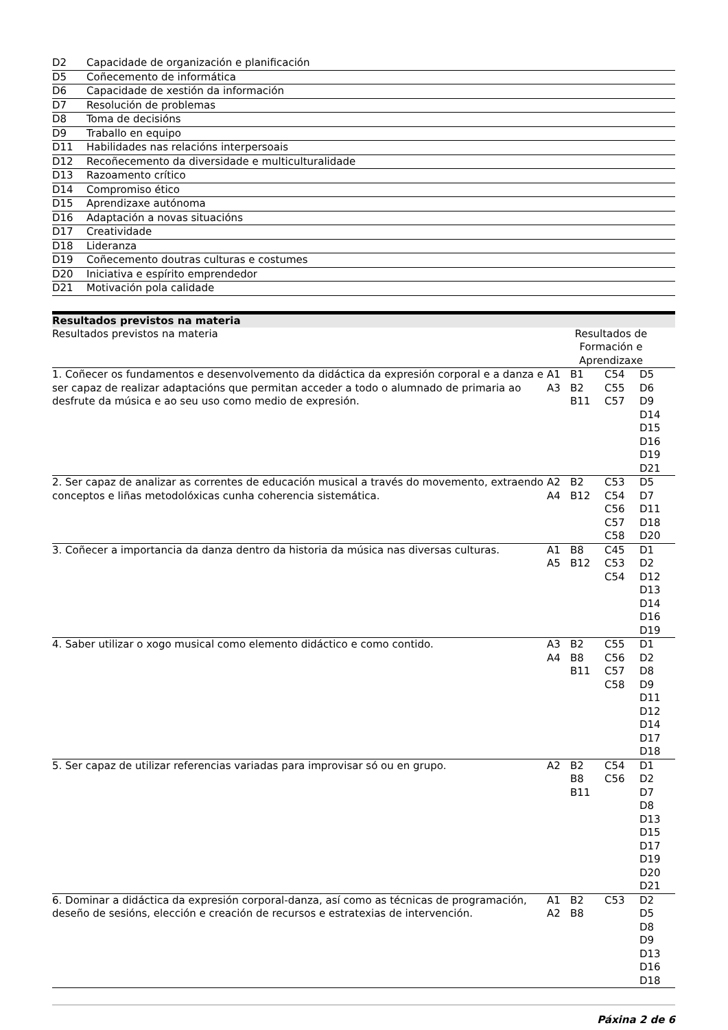| D2 | Capacidade de organización e planificación |
| D5 | Coñecemento de informática |
| D6 | Capacidade de xestión da información |
| D7 | Resolución de problemas |
| D8 | Toma de decisións |
| D9 | Traballo en equipo |
| D11 | Habilidades nas relacións interpersoais |
| D12 | Recoñecemento da diversidade e multiculturalidade |
| D13 | Razoamento crítico |
| D14 | Compromiso ético |
| D15 | Aprendizaxe autónoma |
| D16 | Adaptación a novas situacións |
| D17 | Creatividade |
| D18 | Lideranza |
| D19 | Coñecemento doutras culturas e costumes |
| D20 | Iniciativa e espírito emprendedor |
| D21 | Motivación pola calidade |
Resultados previstos na materia
| Resultados previstos na materia | Resultados de Formación e Aprendizaxe | | | |
| 1. Coñecer os fundamentos e desenvolvemento da didáctica da expresión corporal e a danza e ser capaz de realizar adaptacións que permitan acceder a todo o alumnado de primaria ao desfrute da música e ao seu uso como medio de expresión. | A1 A3 | B1 B2 B11 | C54 C55 C57 | D5 D6 D9 D14 D15 D16 D19 D21 |
| 2. Ser capaz de analizar as correntes de educación musical a través do movemento, extraendo conceptos e liñas metodolóxicas cunha coherencia sistemática. | A2 A4 | B2 B12 | C53 C54 C56 C57 C58 | D5 D7 D11 D18 D20 |
| 3. Coñecer a importancia da danza dentro da historia da música nas diversas culturas. | A1 A5 | B8 B12 | C45 C53 C54 | D1 D2 D12 D13 D14 D16 D19 |
| 4. Saber utilizar o xogo musical como elemento didáctico e como contido. | A3 A4 | B2 B8 B11 | C55 C56 C57 C58 | D1 D2 D8 D9 D11 D12 D14 D17 D18 |
| 5. Ser capaz de utilizar referencias variadas para improvisar só ou en grupo. | A2 | B2 B8 B11 | C54 C56 | D1 D2 D7 D8 D13 D15 D17 D19 D20 D21 |
| 6. Dominar a didáctica da expresión corporal-danza, así como as técnicas de programación, deseño de sesións, elección e creación de recursos e estratexias de intervención. | A1 A2 | B2 B8 | C53 | D2 D5 D8 D9 D13 D16 D18 |
Páxina 2 de 6